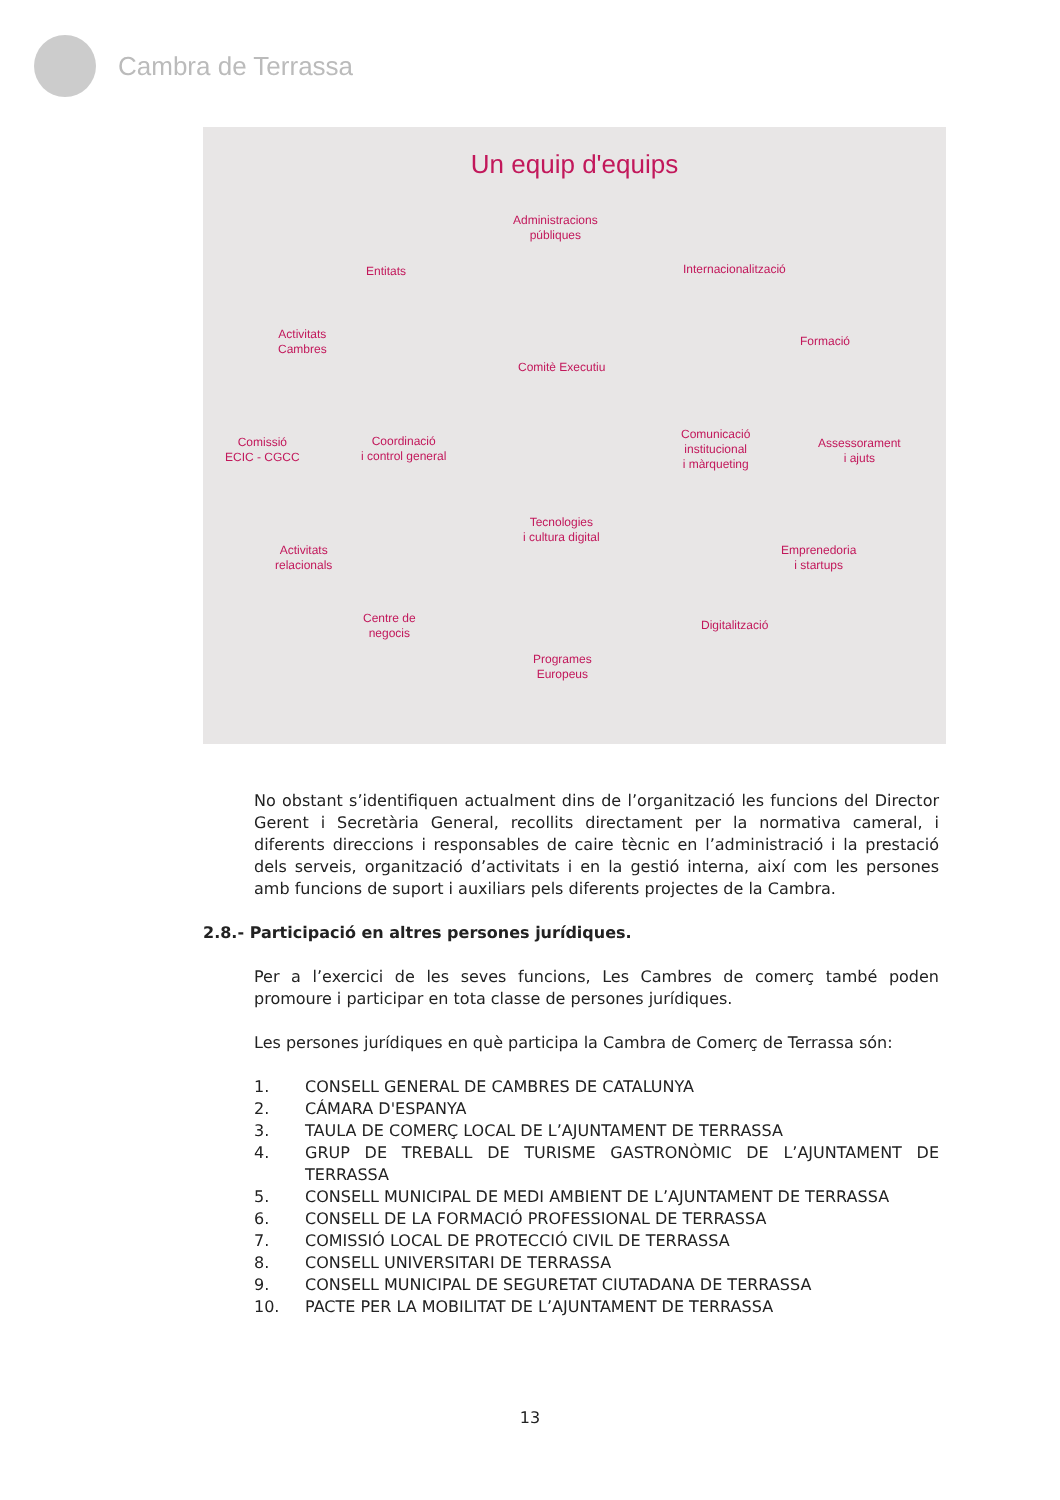Cambra de Terrassa
Un equip d'equips
Administracions
públiques
Entitats Internacionalització
Activitats
Cambres
Formació
Comitè Executiu
Comissió
ECIC - CGCC
Coordinació
i control general
Comunicació
institucional
i màrqueting
Assessorament
i ajuts
Tecnologies
i cultura digital
Activitats
relacionals
Emprenedoria
i startups
Centre de
negocis
Digitalització
Programes
Europeus
No obstant s’identifiquen actualment dins de l’organització les funcions del Director Gerent i Secretària General, recollits directament per la normativa cameral, i diferents direccions i responsables de caire tècnic en l’administració i la prestació dels serveis, organització d’activitats i en la gestió interna, així com les persones amb funcions de suport i auxiliars pels diferents projectes de la Cambra.
2.8.- Participació en altres persones jurídiques.
Per a l’exercici de les seves funcions, Les Cambres de comerç també poden promoure i participar en tota classe de persones jurídiques.
Les persones jurídiques en què participa la Cambra de Comerç de Terrassa són:
1. CONSELL GENERAL DE CAMBRES DE CATALUNYA
2. CÁMARA D'ESPANYA
3. TAULA DE COMERÇ LOCAL DE L’AJUNTAMENT DE TERRASSA
4. GRUP DE TREBALL DE TURISME GASTRONÒMIC DE L’AJUNTAMENT DE TERRASSA
5. CONSELL MUNICIPAL DE MEDI AMBIENT DE L’AJUNTAMENT DE TERRASSA
6. CONSELL DE LA FORMACIÓ PROFESSIONAL DE TERRASSA
7. COMISSIÓ LOCAL DE PROTECCIÓ CIVIL DE TERRASSA
8. CONSELL UNIVERSITARI DE TERRASSA
9. CONSELL MUNICIPAL DE SEGURETAT CIUTADANA DE TERRASSA
10. PACTE PER LA MOBILITAT DE L’AJUNTAMENT DE TERRASSA
13